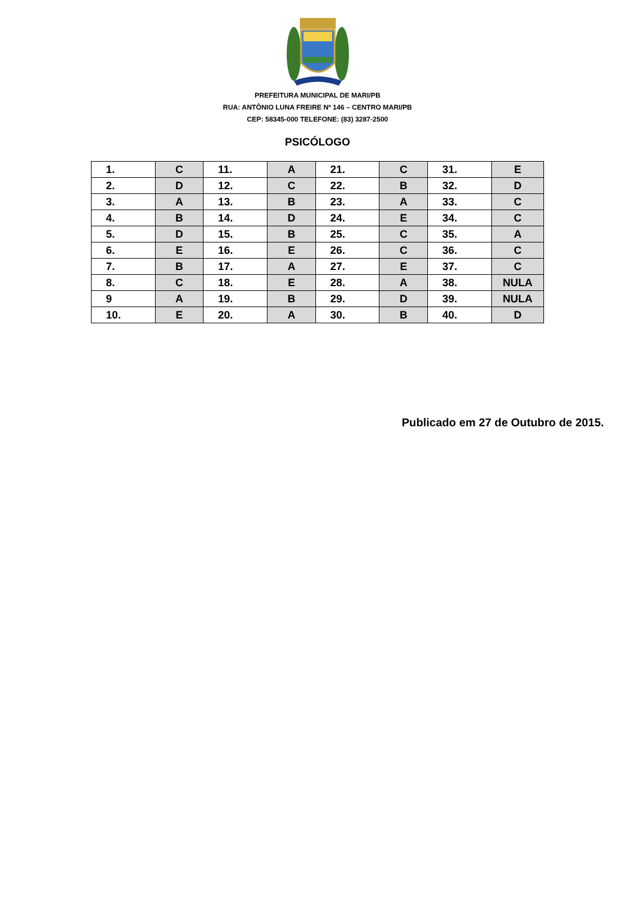PREFEITURA MUNICIPAL DE MARI/PB
RUA: ANTÔNIO LUNA FREIRE Nº 146 – CENTRO MARI/PB
CEP: 58345-000 TELEFONE: (83) 3287-2500
PSICÓLOGO
| 1. | C | 11. | A | 21. | C | 31. | E |
| 2. | D | 12. | C | 22. | B | 32. | D |
| 3. | A | 13. | B | 23. | A | 33. | C |
| 4. | B | 14. | D | 24. | E | 34. | C |
| 5. | D | 15. | B | 25. | C | 35. | A |
| 6. | E | 16. | E | 26. | C | 36. | C |
| 7. | B | 17. | A | 27. | E | 37. | C |
| 8. | C | 18. | E | 28. | A | 38. | NULA |
| 9 | A | 19. | B | 29. | D | 39. | NULA |
| 10. | E | 20. | A | 30. | B | 40. | D |
Publicado em 27 de Outubro de 2015.